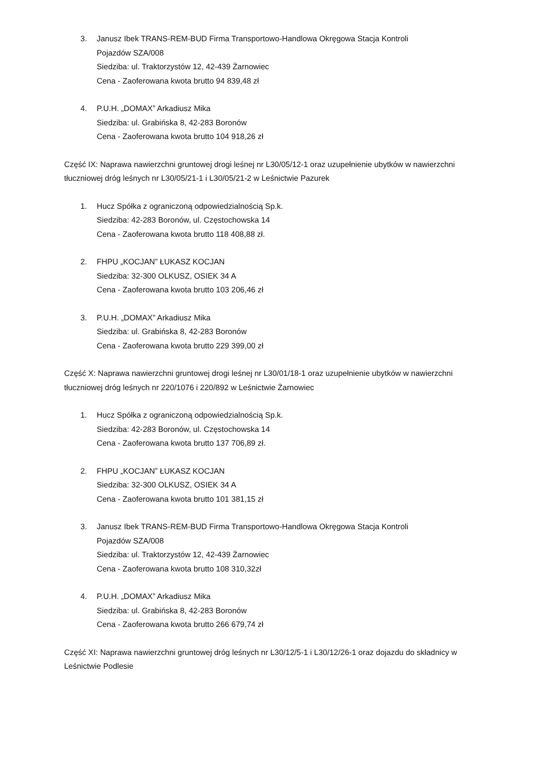3. Janusz Ibek TRANS-REM-BUD Firma Transportowo-Handlowa Okręgowa Stacja Kontroli
Pojazdów SZA/008
Siedziba: ul. Traktorzystów 12, 42-439 Żarnowiec
Cena - Zaoferowana kwota brutto 94 839,48 zł
4. P.U.H. „DOMAX” Arkadiusz Mika
Siedziba: ul. Grabińska 8, 42-283 Boronów
Cena - Zaoferowana kwota brutto 104 918,26 zł
Część IX: Naprawa nawierzchni gruntowej drogi leśnej nr L30/05/12-1 oraz uzupełnienie ubytków w nawierzchni tłuczniowej dróg leśnych nr L30/05/21-1 i L30/05/21-2 w Leśnictwie Pazurek
1. Hucz Spółka z ograniczoną odpowiedzialnością Sp.k.
Siedziba: 42-283 Boronów, ul. Częstochowska 14
Cena - Zaoferowana kwota brutto 118 408,88 zł.
2. FHPU „KOCJAN” ŁUKASZ KOCJAN
Siedziba: 32-300 OLKUSZ, OSIEK 34 A
Cena - Zaoferowana kwota brutto 103 206,46 zł
3. P.U.H. „DOMAX” Arkadiusz Mika
Siedziba: ul. Grabińska 8, 42-283 Boronów
Cena - Zaoferowana kwota brutto 229 399,00 zł
Część X: Naprawa nawierzchni gruntowej drogi leśnej nr L30/01/18-1 oraz uzupełnienie ubytków w nawierzchni tłuczniowej dróg leśnych nr 220/1076 i 220/892 w Leśnictwie Żarnowiec
1. Hucz Spółka z ograniczoną odpowiedzialnością Sp.k.
Siedziba: 42-283 Boronów, ul. Częstochowska 14
Cena - Zaoferowana kwota brutto 137 706,89 zł.
2. FHPU „KOCJAN” ŁUKASZ KOCJAN
Siedziba: 32-300 OLKUSZ, OSIEK 34 A
Cena - Zaoferowana kwota brutto 101 381,15 zł
3. Janusz Ibek TRANS-REM-BUD Firma Transportowo-Handlowa Okręgowa Stacja Kontroli
Pojazdów SZA/008
Siedziba: ul. Traktorzystów 12, 42-439 Żarnowiec
Cena - Zaoferowana kwota brutto 108 310,32zł
4. P.U.H. „DOMAX” Arkadiusz Mika
Siedziba: ul. Grabińska 8, 42-283 Boronów
Cena - Zaoferowana kwota brutto 266 679,74 zł
Część XI: Naprawa nawierzchni gruntowej dróg leśnych nr L30/12/5-1 i L30/12/26-1 oraz dojazdu do składnicy w Leśnictwie Podlesie